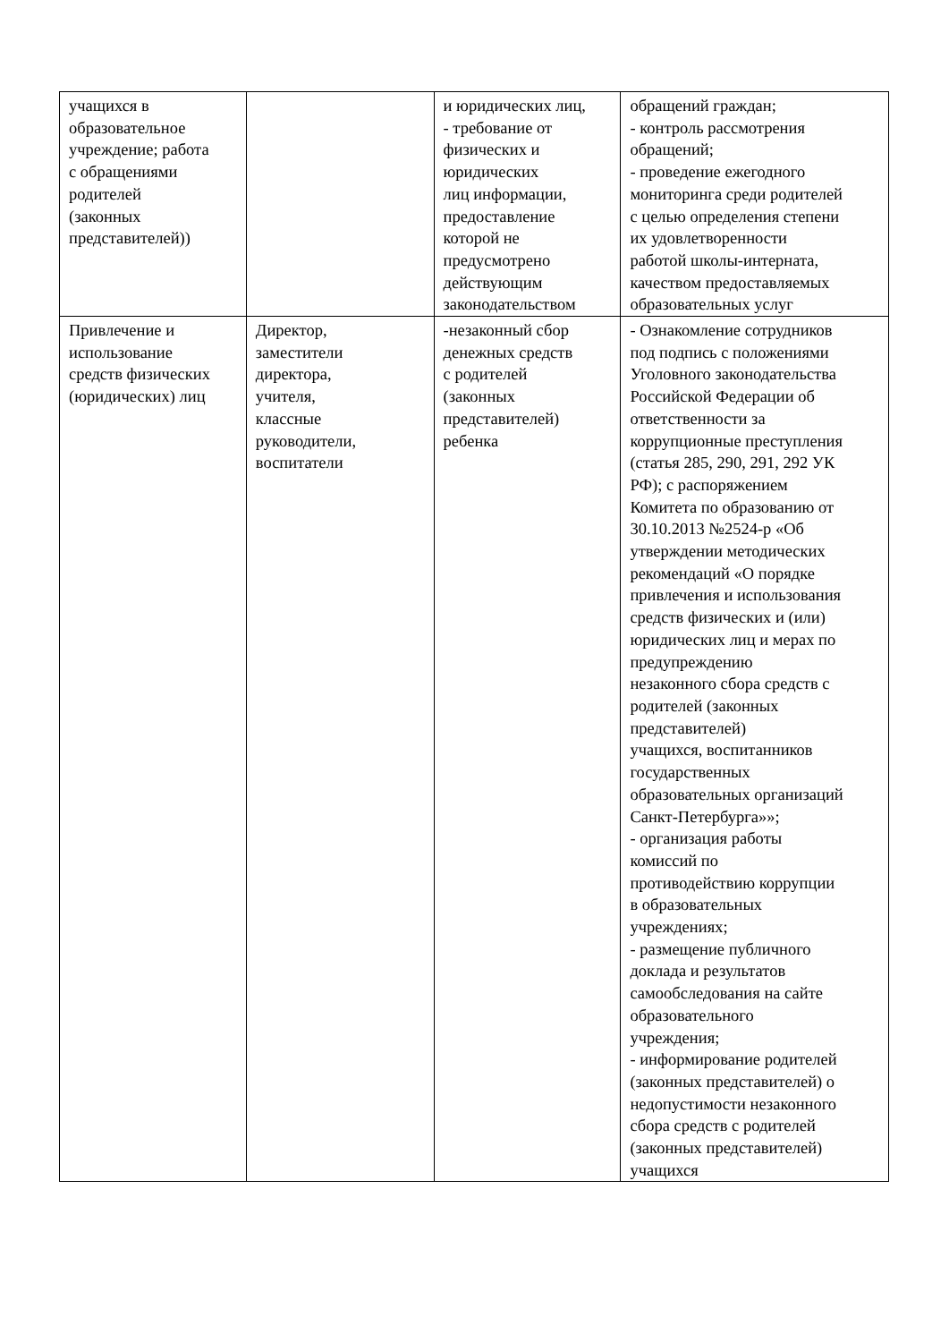| учащихся в образовательное учреждение; работа с обращениями родителей (законных представителей)) | | и юридических лиц, - требование от физических и юридических лиц информации, предоставление которой не предусмотрено действующим законодательством | обращений граждан; - контроль рассмотрения обращений; - проведение ежегодного мониторинга среди родителей с целью определения степени их удовлетворенности работой школы-интерната, качеством предоставляемых образовательных услуг |
| Привлечение и использование средств физических (юридических) лиц | Директор, заместители директора, учителя, классные руководители, воспитатели | -незаконный сбор денежных средств с родителей (законных представителей) ребенка | - Ознакомление сотрудников под подпись с положениями Уголовного законодательства Российской Федерации об ответственности за коррупционные преступления (статья 285, 290, 291, 292 УК РФ); с распоряжением Комитета по образованию от 30.10.2013 №2524-р «Об утверждении методических рекомендаций «О порядке привлечения и использования средств физических и (или) юридических лиц и мерах по предупреждению незаконного сбора средств с родителей (законных представителей) учащихся, воспитанников государственных образовательных организаций Санкт-Петербурга»»; - организация работы комиссий по противодействию коррупции в образовательных учреждениях; - размещение публичного доклада и результатов самообследования на сайте образовательного учреждения; - информирование родителей (законных представителей) о недопустимости незаконного сбора средств с родителей (законных представителей) учащихся |